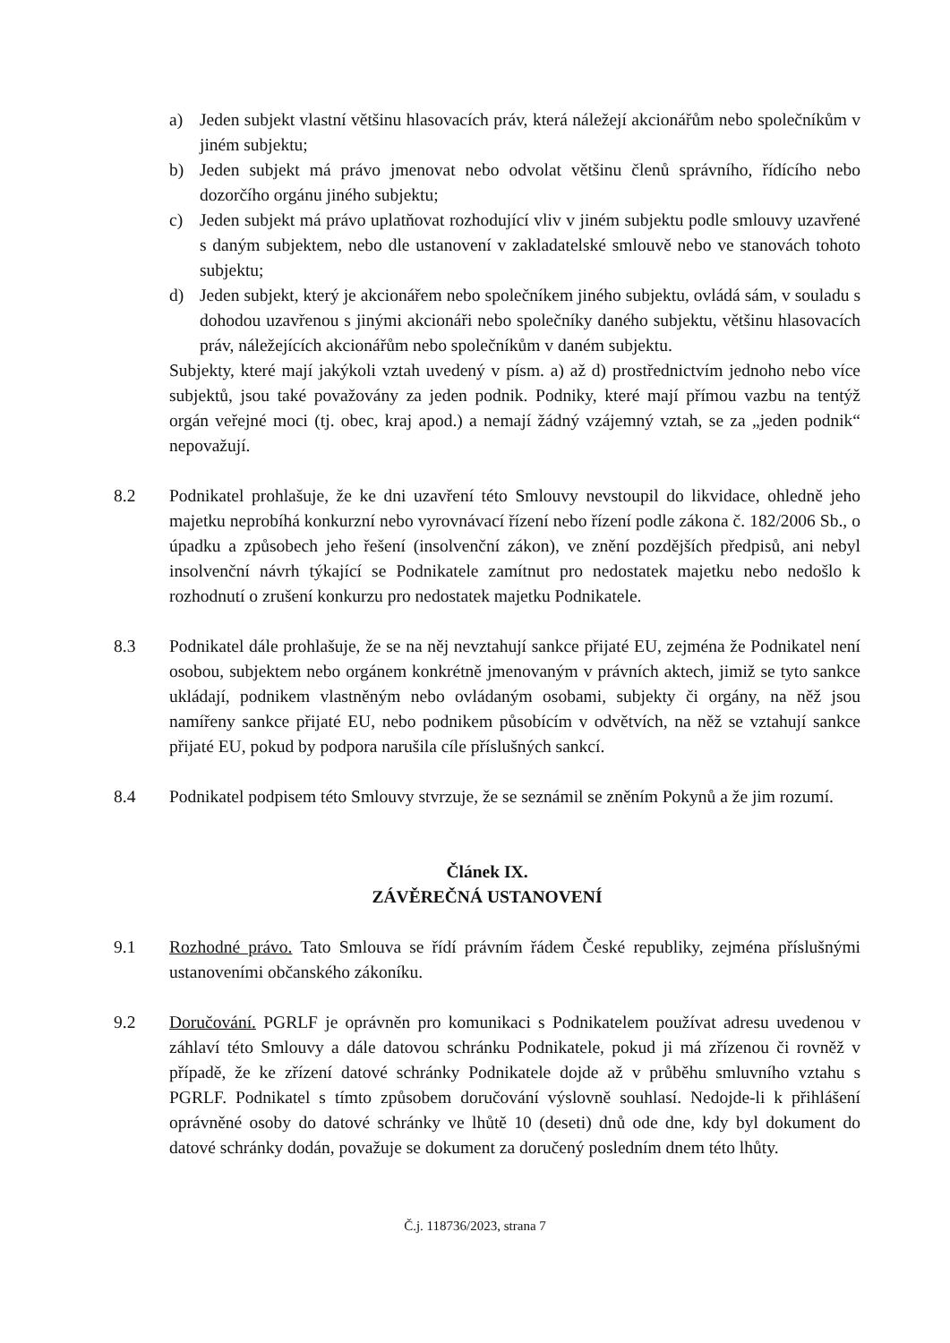a) Jeden subjekt vlastní většinu hlasovacích práv, která náležejí akcionářům nebo společníkům v jiném subjektu;
b) Jeden subjekt má právo jmenovat nebo odvolat většinu členů správního, řídícího nebo dozorčího orgánu jiného subjektu;
c) Jeden subjekt má právo uplatňovat rozhodující vliv v jiném subjektu podle smlouvy uzavřené s daným subjektem, nebo dle ustanovení v zakladatelské smlouvě nebo ve stanovách tohoto subjektu;
d) Jeden subjekt, který je akcionářem nebo společníkem jiného subjektu, ovládá sám, v souladu s dohodou uzavřenou s jinými akcionáři nebo společníky daného subjektu, většinu hlasovacích práv, náležejících akcionářům nebo společníkům v daném subjektu.
Subjekty, které mají jakýkoli vztah uvedený v písm. a) až d) prostřednictvím jednoho nebo více subjektů, jsou také považovány za jeden podnik. Podniky, které mají přímou vazbu na tentýž orgán veřejné moci (tj. obec, kraj apod.) a nemají žádný vzájemný vztah, se za „jeden podnik“ nepovažují.
8.2 Podnikatel prohlašuje, že ke dni uzavření této Smlouvy nevstoupil do likvidace, ohledně jeho majetku neprobíhá konkurzní nebo vyrovnávací řízení nebo řízení podle zákona č. 182/2006 Sb., o úpadku a způsobech jeho řešení (insolvenční zákon), ve znění pozdějších předpisů, ani nebyl insolvenční návrh týkající se Podnikatele zamítnut pro nedostatek majetku nebo nedošlo k rozhodnutí o zrušení konkurzu pro nedostatek majetku Podnikatele.
8.3 Podnikatel dále prohlašuje, že se na něj nevztahují sankce přijaté EU, zejména že Podnikatel není osobou, subjektem nebo orgánem konkrétně jmenovaným v právních aktech, jimiž se tyto sankce ukládají, podnikem vlastněným nebo ovládaným osobami, subjekty či orgány, na něž jsou namířeny sankce přijaté EU, nebo podnikem působícím v odvětvích, na něž se vztahují sankce přijaté EU, pokud by podpora narušila cíle příslušných sankcí.
8.4 Podnikatel podpisem této Smlouvy stvrzuje, že se seznámil se zněním Pokynů a že jim rozumí.
Článek IX.
ZÁVĚREČNÁ USTANOVENÍ
9.1 Rozhodné právo. Tato Smlouva se řídí právním řádem České republiky, zejména příslušnými ustanoveními občanského zákoníku.
9.2 Doručování. PGRLF je oprávněn pro komunikaci s Podnikatelem používat adresu uvedenou v záhlaví této Smlouvy a dále datovou schránku Podnikatele, pokud ji má zřízenou či rovněž v případě, že ke zřízení datové schránky Podnikatele dojde až v průběhu smluvního vztahu s PGRLF. Podnikatel s tímto způsobem doručování výslovně souhlasí. Nedojde-li k přihlášení oprávněné osoby do datové schránky ve lhůtě 10 (deseti) dnů ode dne, kdy byl dokument do datové schránky dodán, považuje se dokument za doručený posledním dnem této lhůty.
Č.j. 118736/2023, strana 7